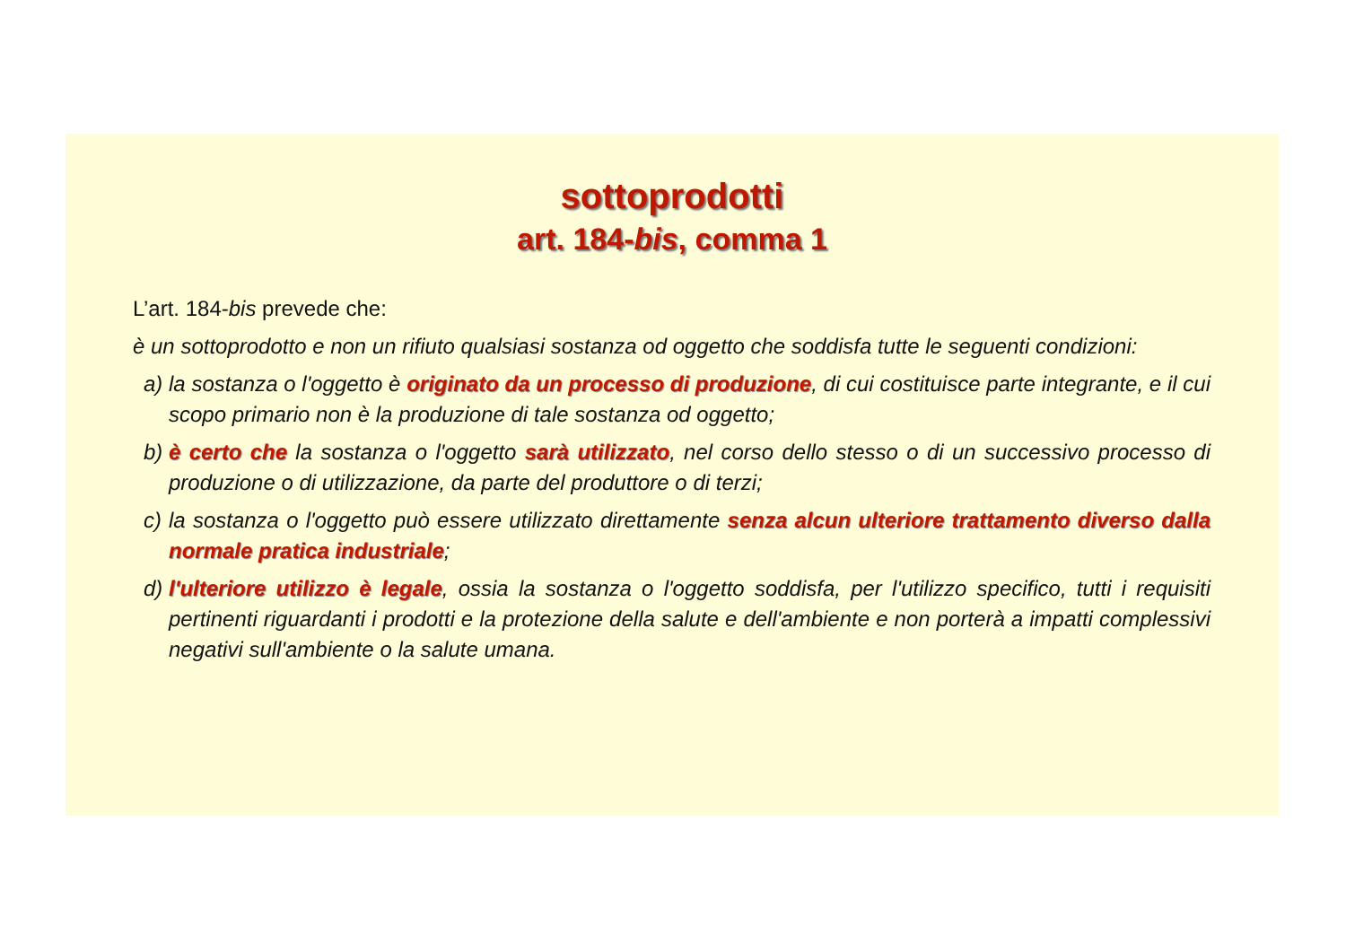sottoprodotti
art. 184-bis, comma 1
L’art. 184-bis prevede che:
è un sottoprodotto e non un rifiuto qualsiasi sostanza od oggetto che soddisfa tutte le seguenti condizioni:
a) la sostanza o l'oggetto è originato da un processo di produzione, di cui costituisce parte integrante, e il cui scopo primario non è la produzione di tale sostanza od oggetto;
b) è certo che la sostanza o l'oggetto sarà utilizzato, nel corso dello stesso o di un successivo processo di produzione o di utilizzazione, da parte del produttore o di terzi;
c) la sostanza o l'oggetto può essere utilizzato direttamente senza alcun ulteriore trattamento diverso dalla normale pratica industriale;
d) l'ulteriore utilizzo è legale, ossia la sostanza o l'oggetto soddisfa, per l'utilizzo specifico, tutti i requisiti pertinenti riguardanti i prodotti e la protezione della salute e dell'ambiente e non porterà a impatti complessivi negativi sull'ambiente o la salute umana.